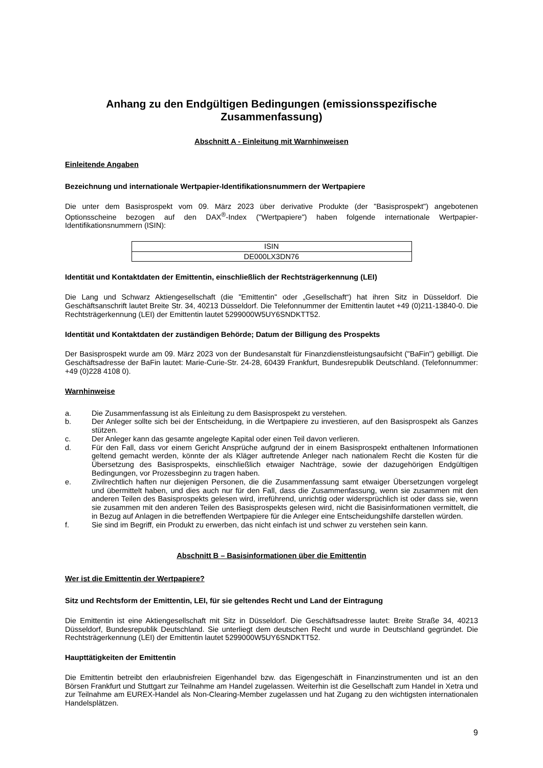Anhang zu den Endgültigen Bedingungen (emissionsspezifische Zusammenfassung)
Abschnitt A - Einleitung mit Warnhinweisen
Einleitende Angaben
Bezeichnung und internationale Wertpapier-Identifikationsnummern der Wertpapiere
Die unter dem Basisprospekt vom 09. März 2023 über derivative Produkte (der "Basisprospekt") angebotenen Optionsscheine bezogen auf den DAX<sup>®</sup>-Index ("Wertpapiere") haben folgende internationale Wertpapier-Identifikationsnummern (ISIN):
| ISIN |
| DE000LX3DN76 |
Identität und Kontaktdaten der Emittentin, einschließlich der Rechtsträgerkennung (LEI)
Die Lang und Schwarz Aktiengesellschaft (die "Emittentin" oder „Gesellschaft“) hat ihren Sitz in Düsseldorf. Die Geschäftsanschrift lautet Breite Str. 34, 40213 Düsseldorf. Die Telefonnummer der Emittentin lautet +49 (0)211-13840-0. Die Rechtsträgerkennung (LEI) der Emittentin lautet 5299000W5UY6SNDKTT52.
Identität und Kontaktdaten der zuständigen Behörde; Datum der Billigung des Prospekts
Der Basisprospekt wurde am 09. März 2023 von der Bundesanstalt für Finanzdienstleistungsaufsicht ("BaFin") gebilligt. Die Geschäftsadresse der BaFin lautet: Marie-Curie-Str. 24-28, 60439 Frankfurt, Bundesrepublik Deutschland. (Telefonnummer: +49 (0)228 4108 0).
Warnhinweise
a. Die Zusammenfassung ist als Einleitung zu dem Basisprospekt zu verstehen.
b. Der Anleger sollte sich bei der Entscheidung, in die Wertpapiere zu investieren, auf den Basisprospekt als Ganzes stützen.
c. Der Anleger kann das gesamte angelegte Kapital oder einen Teil davon verlieren.
d. Für den Fall, dass vor einem Gericht Ansprüche aufgrund der in einem Basisprospekt enthaltenen Informationen geltend gemacht werden, könnte der als Kläger auftretende Anleger nach nationalem Recht die Kosten für die Übersetzung des Basisprospekts, einschließlich etwaiger Nachträge, sowie der dazugehörigen Endgültigen Bedingungen, vor Prozessbeginn zu tragen haben.
e. Zivilrechtlich haften nur diejenigen Personen, die die Zusammenfassung samt etwaiger Übersetzungen vorgelegt und übermittelt haben, und dies auch nur für den Fall, dass die Zusammenfassung, wenn sie zusammen mit den anderen Teilen des Basisprospekts gelesen wird, irreführend, unrichtig oder widersprüchlich ist oder dass sie, wenn sie zusammen mit den anderen Teilen des Basisprospekts gelesen wird, nicht die Basisinformationen vermittelt, die in Bezug auf Anlagen in die betreffenden Wertpapiere für die Anleger eine Entscheidungshilfe darstellen würden.
f. Sie sind im Begriff, ein Produkt zu erwerben, das nicht einfach ist und schwer zu verstehen sein kann.
Abschnitt B – Basisinformationen über die Emittentin
Wer ist die Emittentin der Wertpapiere?
Sitz und Rechtsform der Emittentin, LEI, für sie geltendes Recht und Land der Eintragung
Die Emittentin ist eine Aktiengesellschaft mit Sitz in Düsseldorf. Die Geschäftsadresse lautet: Breite Straße 34, 40213 Düsseldorf, Bundesrepublik Deutschland. Sie unterliegt dem deutschen Recht und wurde in Deutschland gegründet. Die Rechtsträgerkennung (LEI) der Emittentin lautet 5299000W5UY6SNDKTT52.
Haupttätigkeiten der Emittentin
Die Emittentin betreibt den erlaubnisfreien Eigenhandel bzw. das Eigengeschäft in Finanzinstrumenten und ist an den Börsen Frankfurt und Stuttgart zur Teilnahme am Handel zugelassen. Weiterhin ist die Gesellschaft zum Handel in Xetra und zur Teilnahme am EUREX-Handel als Non-Clearing-Member zugelassen und hat Zugang zu den wichtigsten internationalen Handelsplätzen.
9